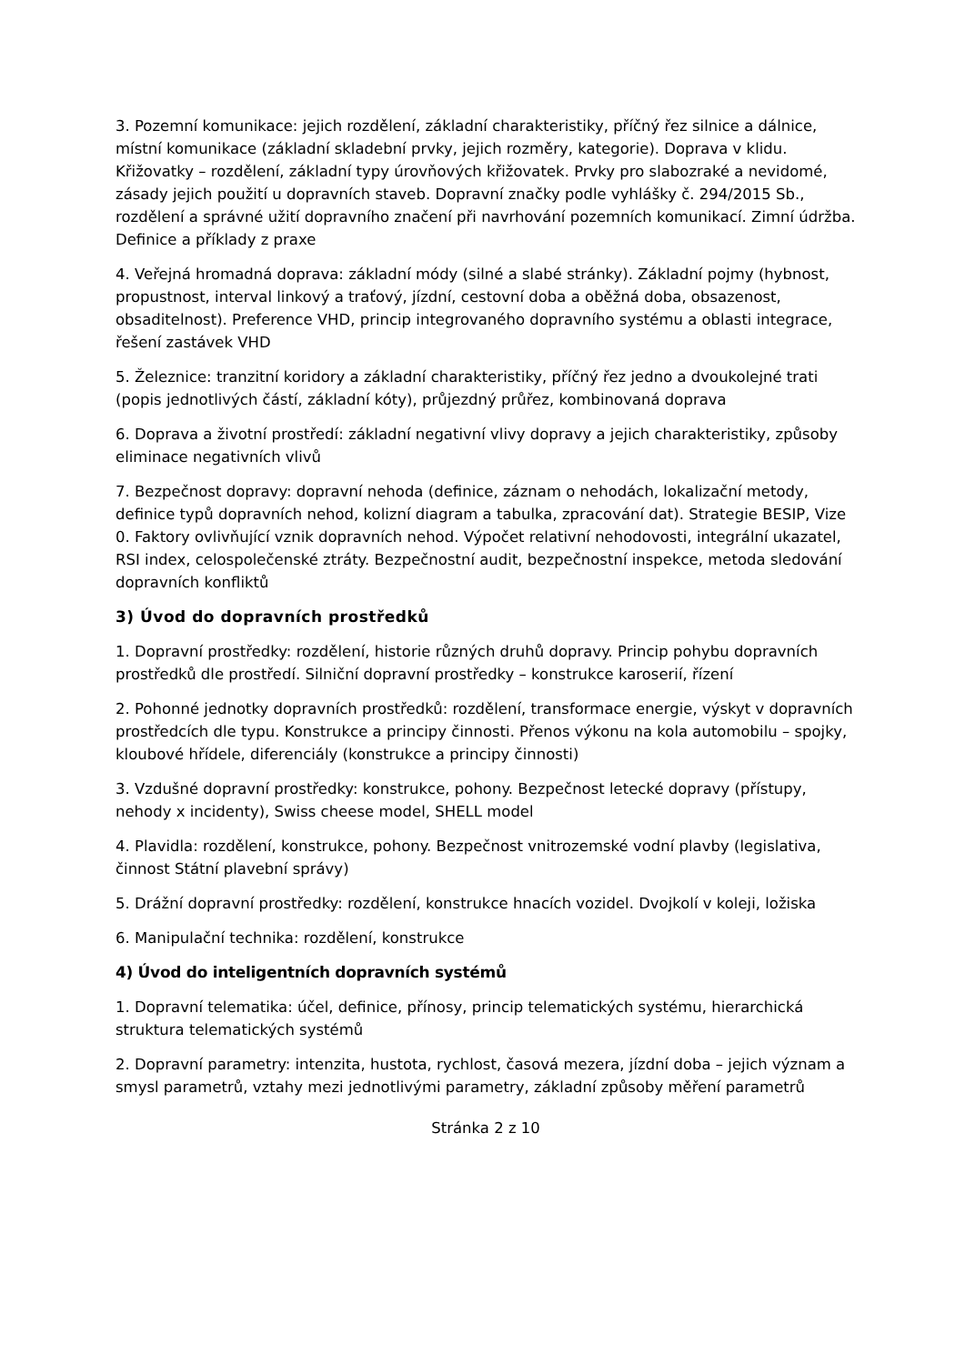3. Pozemní komunikace: jejich rozdělení, základní charakteristiky, příčný řez silnice a dálnice, místní komunikace (základní skladební prvky, jejich rozměry, kategorie). Doprava v klidu. Křižovatky – rozdělení, základní typy úrovňových křižovatek. Prvky pro slabozraké a nevidomé, zásady jejich použití u dopravních staveb. Dopravní značky podle vyhlášky č. 294/2015 Sb., rozdělení a správné užití dopravního značení při navrhování pozemních komunikací. Zimní údržba. Definice a příklady z praxe
4. Veřejná hromadná doprava: základní módy (silné a slabé stránky). Základní pojmy (hybnost, propustnost, interval linkový a traťový, jízdní, cestovní doba a oběžná doba, obsazenost, obsaditelnost). Preference VHD, princip integrovaného dopravního systému a oblasti integrace, řešení zastávek VHD
5. Železnice: tranzitní koridory a základní charakteristiky, příčný řez jedno a dvoukolejné trati (popis jednotlivých částí, základní kóty), průjezdný průřez, kombinovaná doprava
6. Doprava a životní prostředí: základní negativní vlivy dopravy a jejich charakteristiky, způsoby eliminace negativních vlivů
7. Bezpečnost dopravy: dopravní nehoda (definice, záznam o nehodách, lokalizační metody, definice typů dopravních nehod, kolizní diagram a tabulka, zpracování dat). Strategie BESIP, Vize 0. Faktory ovlivňující vznik dopravních nehod. Výpočet relativní nehodovosti, integrální ukazatel, RSI index, celospolečenské ztráty. Bezpečnostní audit, bezpečnostní inspekce, metoda sledování dopravních konfliktů
3) Úvod do dopravních prostředků
1. Dopravní prostředky: rozdělení, historie různých druhů dopravy. Princip pohybu dopravních prostředků dle prostředí. Silniční dopravní prostředky – konstrukce karoserií, řízení
2. Pohonné jednotky dopravních prostředků: rozdělení, transformace energie, výskyt v dopravních prostředcích dle typu. Konstrukce a principy činnosti. Přenos výkonu na kola automobilu – spojky, kloubové hřídele, diferenciály (konstrukce a principy činnosti)
3. Vzdušné dopravní prostředky: konstrukce, pohony. Bezpečnost letecké dopravy (přístupy, nehody x incidenty), Swiss cheese model, SHELL model
4. Plavidla: rozdělení, konstrukce, pohony. Bezpečnost vnitrozemské vodní plavby (legislativa, činnost Státní plavební správy)
5. Drážní dopravní prostředky: rozdělení, konstrukce hnacích vozidel. Dvojkolí v koleji, ložiska
6. Manipulační technika: rozdělení, konstrukce
4) Úvod do inteligentních dopravních systémů
1. Dopravní telematika: účel, definice, přínosy, princip telematických systému, hierarchická struktura telematických systémů
2. Dopravní parametry: intenzita, hustota, rychlost, časová mezera, jízdní doba – jejich význam a smysl parametrů, vztahy mezi jednotlivými parametry, základní způsoby měření parametrů
Stránka 2 z 10